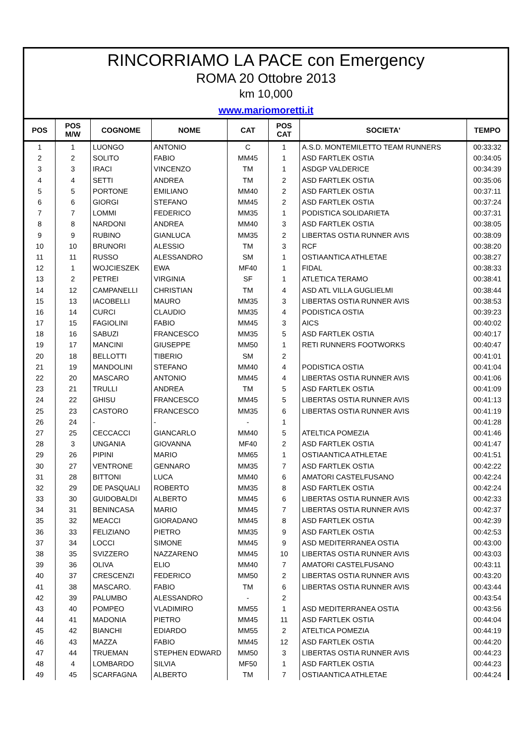RINCORRIAMO LA PACE con Emergency
ROMA 20 Ottobre 2013
km 10,000
www.mariomoretti.it
| POS | POS M/W | COGNOME | NOME | CAT | POS CAT | SOCIETA' | TEMPO |
| --- | --- | --- | --- | --- | --- | --- | --- |
| 1 | 1 | LUONGO | ANTONIO | C | 1 | A.S.D. MONTEMILETTO TEAM RUNNERS | 00:33:32 |
| 2 | 2 | SOLITO | FABIO | MM45 | 1 | ASD FARTLEK OSTIA | 00:34:05 |
| 3 | 3 | IRACI | VINCENZO | TM | 1 | ASDGP VALDERICE | 00:34:39 |
| 4 | 4 | SETTI | ANDREA | TM | 2 | ASD FARTLEK OSTIA | 00:35:06 |
| 5 | 5 | PORTONE | EMILIANO | MM40 | 2 | ASD FARTLEK OSTIA | 00:37:11 |
| 6 | 6 | GIORGI | STEFANO | MM45 | 2 | ASD FARTLEK OSTIA | 00:37:24 |
| 7 | 7 | LOMMI | FEDERICO | MM35 | 1 | PODISTICA SOLIDARIETA | 00:37:31 |
| 8 | 8 | NARDONI | ANDREA | MM40 | 3 | ASD FARTLEK OSTIA | 00:38:05 |
| 9 | 9 | RUBINO | GIANLUCA | MM35 | 2 | LIBERTAS OSTIA RUNNER AVIS | 00:38:09 |
| 10 | 10 | BRUNORI | ALESSIO | TM | 3 | RCF | 00:38:20 |
| 11 | 11 | RUSSO | ALESSANDRO | SM | 1 | OSTIAANTICA ATHLETAE | 00:38:27 |
| 12 | 1 | WOJCIESZEK | EWA | MF40 | 1 | FIDAL | 00:38:33 |
| 13 | 2 | PETREI | VIRGINIA | SF | 1 | ATLETICA TERAMO | 00:38:41 |
| 14 | 12 | CAMPANELLI | CHRISTIAN | TM | 4 | ASD ATL VILLA GUGLIELMI | 00:38:44 |
| 15 | 13 | IACOBELLI | MAURO | MM35 | 3 | LIBERTAS OSTIA RUNNER AVIS | 00:38:53 |
| 16 | 14 | CURCI | CLAUDIO | MM35 | 4 | PODISTICA OSTIA | 00:39:23 |
| 17 | 15 | FAGIOLINI | FABIO | MM45 | 3 | AICS | 00:40:02 |
| 18 | 16 | SABUZI | FRANCESCO | MM35 | 5 | ASD FARTLEK OSTIA | 00:40:17 |
| 19 | 17 | MANCINI | GIUSEPPE | MM50 | 1 | RETI RUNNERS FOOTWORKS | 00:40:47 |
| 20 | 18 | BELLOTTI | TIBERIO | SM | 2 | | 00:41:01 |
| 21 | 19 | MANDOLINI | STEFANO | MM40 | 4 | PODISTICA OSTIA | 00:41:04 |
| 22 | 20 | MASCARO | ANTONIO | MM45 | 4 | LIBERTAS OSTIA RUNNER AVIS | 00:41:06 |
| 23 | 21 | TRULLI | ANDREA | TM | 5 | ASD FARTLEK OSTIA | 00:41:09 |
| 24 | 22 | GHISU | FRANCESCO | MM45 | 5 | LIBERTAS OSTIA RUNNER AVIS | 00:41:13 |
| 25 | 23 | CASTORO | FRANCESCO | MM35 | 6 | LIBERTAS OSTIA RUNNER AVIS | 00:41:19 |
| 26 | 24 | - | - | - | 1 | | 00:41:28 |
| 27 | 25 | CECCACCI | GIANCARLO | MM40 | 5 | ATELTICA POMEZIA | 00:41:46 |
| 28 | 3 | UNGANIA | GIOVANNA | MF40 | 2 | ASD FARTLEK OSTIA | 00:41:47 |
| 29 | 26 | PIPINI | MARIO | MM65 | 1 | OSTIAANTICA ATHLETAE | 00:41:51 |
| 30 | 27 | VENTRONE | GENNARO | MM35 | 7 | ASD FARTLEK OSTIA | 00:42:22 |
| 31 | 28 | BITTONI | LUCA | MM40 | 6 | AMATORI CASTELFUSANO | 00:42:24 |
| 32 | 29 | DE PASQUALI | ROBERTO | MM35 | 8 | ASD FARTLEK OSTIA | 00:42:24 |
| 33 | 30 | GUIDOBALDI | ALBERTO | MM45 | 6 | LIBERTAS OSTIA RUNNER AVIS | 00:42:33 |
| 34 | 31 | BENINCASA | MARIO | MM45 | 7 | LIBERTAS OSTIA RUNNER AVIS | 00:42:37 |
| 35 | 32 | MEACCI | GIORADANO | MM45 | 8 | ASD FARTLEK OSTIA | 00:42:39 |
| 36 | 33 | FELIZIANO | PIETRO | MM35 | 9 | ASD FARTLEK OSTIA | 00:42:53 |
| 37 | 34 | LOCCI | SIMONE | MM45 | 9 | ASD MEDITERRANEA OSTIA | 00:43:00 |
| 38 | 35 | SVIZZERO | NAZZARENO | MM45 | 10 | LIBERTAS OSTIA RUNNER AVIS | 00:43:03 |
| 39 | 36 | OLIVA | ELIO | MM40 | 7 | AMATORI CASTELFUSANO | 00:43:11 |
| 40 | 37 | CRESCENZI | FEDERICO | MM50 | 2 | LIBERTAS OSTIA RUNNER AVIS | 00:43:20 |
| 41 | 38 | MASCARO. | FABIO | TM | 6 | LIBERTAS OSTIA RUNNER AVIS | 00:43:44 |
| 42 | 39 | PALUMBO | ALESSANDRO | - | 2 | | 00:43:54 |
| 43 | 40 | POMPEO | VLADIMIRO | MM55 | 1 | ASD MEDITERRANEA OSTIA | 00:43:56 |
| 44 | 41 | MADONIA | PIETRO | MM45 | 11 | ASD FARTLEK OSTIA | 00:44:04 |
| 45 | 42 | BIANCHI | EDIARDO | MM55 | 2 | ATELTICA POMEZIA | 00:44:19 |
| 46 | 43 | MAZZA | FABIO | MM45 | 12 | ASD FARTLEK OSTIA | 00:44:20 |
| 47 | 44 | TRUEMAN | STEPHEN EDWARD | MM50 | 3 | LIBERTAS OSTIA RUNNER AVIS | 00:44:23 |
| 48 | 4 | LOMBARDO | SILVIA | MF50 | 1 | ASD FARTLEK OSTIA | 00:44:23 |
| 49 | 45 | SCARFAGNA | ALBERTO | TM | 7 | OSTIAANTICA ATHLETAE | 00:44:24 |